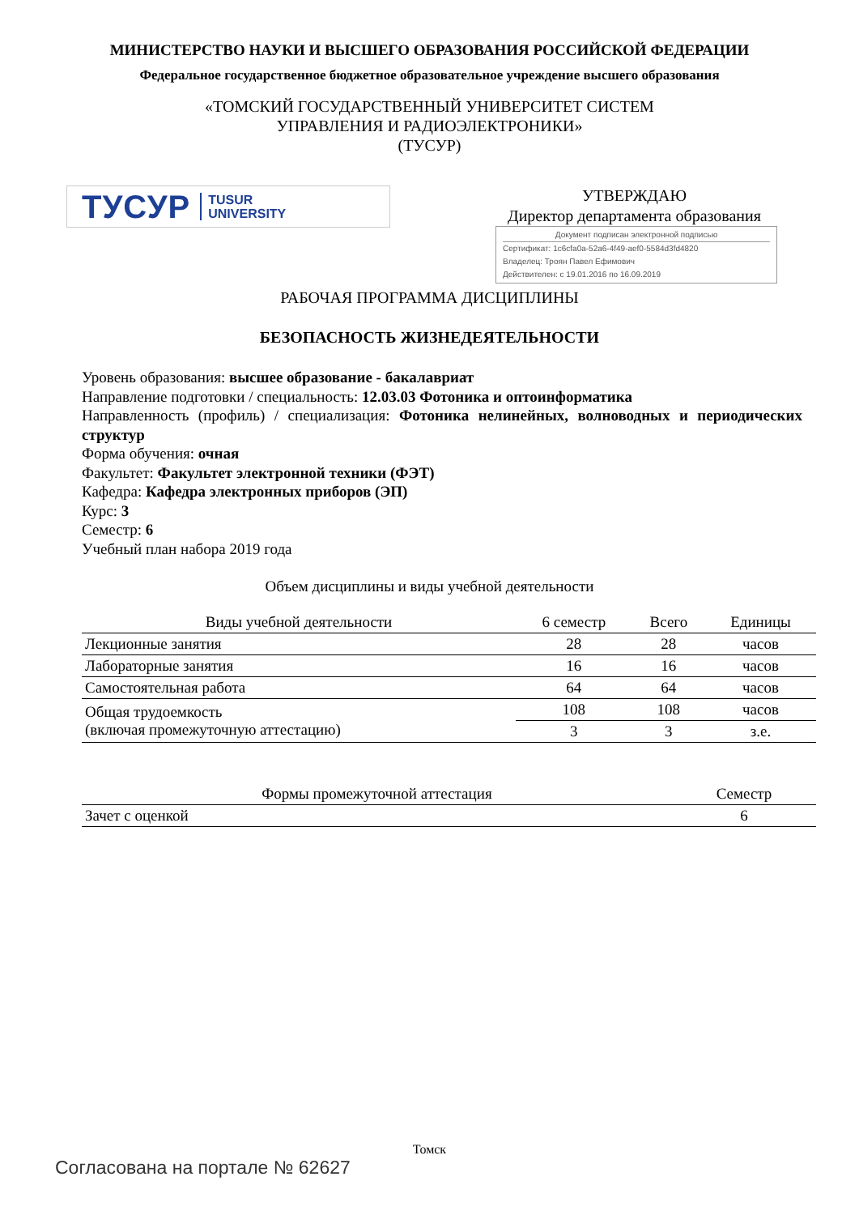МИНИСТЕРСТВО НАУКИ И ВЫСШЕГО ОБРАЗОВАНИЯ РОССИЙСКОЙ ФЕДЕРАЦИИ
Федеральное государственное бюджетное образовательное учреждение высшего образования
«ТОМСКИЙ ГОСУДАРСТВЕННЫЙ УНИВЕРСИТЕТ СИСТЕМ
УПРАВЛЕНИЯ И РАДИОЭЛЕКТРОНИКИ»
(ТУСУР)
ТУСУР TUSUR
UNIVERSITY
УТВЕРЖДАЮ
Директор департамента образования
Документ подписан электронной подписью
Сертификат: 1c6cfa0a-52a6-4f49-aef0-5584d3fd4820
Владелец: Троян Павел Ефимович
Действителен: с 19.01.2016 по 16.09.2019
РАБОЧАЯ ПРОГРАММА ДИСЦИПЛИНЫ
БЕЗОПАСНОСТЬ ЖИЗНЕДЕЯТЕЛЬНОСТИ
Уровень образования: высшее образование - бакалавриат
Направление подготовки / специальность: 12.03.03 Фотоника и оптоинформатика
Направленность (профиль) / специализация: Фотоника нелинейных, волноводных и периодических структур
Форма обучения: очная
Факультет: Факультет электронной техники (ФЭТ)
Кафедра: Кафедра электронных приборов (ЭП)
Курс: 3
Семестр: 6
Учебный план набора 2019 года
Объем дисциплины и виды учебной деятельности
| Виды учебной деятельности | 6 семестр | Всего | Единицы |
| --- | --- | --- | --- |
| Лекционные занятия | 28 | 28 | часов |
| Лабораторные занятия | 16 | 16 | часов |
| Самостоятельная работа | 64 | 64 | часов |
| Общая трудоемкость (включая промежуточную аттестацию) | 108 | 108 | часов |
| | 3 | 3 | з.е. |
| Формы промежуточной аттестация | Семестр |
| --- | --- |
| Зачет с оценкой | 6 |
Томск
Согласована на портале № 62627